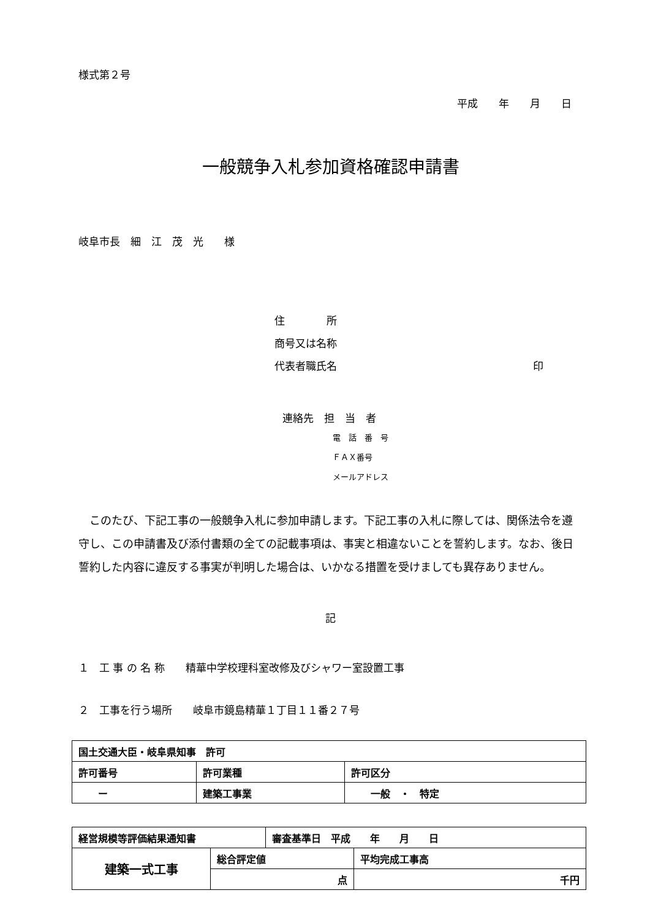様式第２号
平成　　年　　月　　日
一般競争入札参加資格確認申請書
岐阜市長　細　江　茂　光　　様
住　　　　所
商号又は名称
代表者職氏名 印
連絡先　担　当　者
電　話　番　号
ＦＡＸ番号
メールアドレス
　このたび、下記工事の一般競争入札に参加申請します。下記工事の入札に際しては、関係法令を遵守し、この申請書及び添付書類の全ての記載事項は、事実と相違ないことを誓約します。なお、後日誓約した内容に違反する事実が判明した場合は、いかなる措置を受けましても異存ありません。
記
１　工 事 の 名 称　　精華中学校理科室改修及びシャワー室設置工事
２　工事を行う場所　　岐阜市鏡島精華１丁目１１番２７号
| 国土交通大臣・岐阜県知事 許可 | | |
| 許可番号 | 許可業種 | 許可区分 |
| ー | 建築工事業 | 一般 ・ 特定 |
| 経営規模等評価結果通知書 | | 審査基準日 平成 年 月 日 | |
| 建築一式工事 | 総合評定値 | | 平均完成工事高 |
| | 点 | | 千円 |